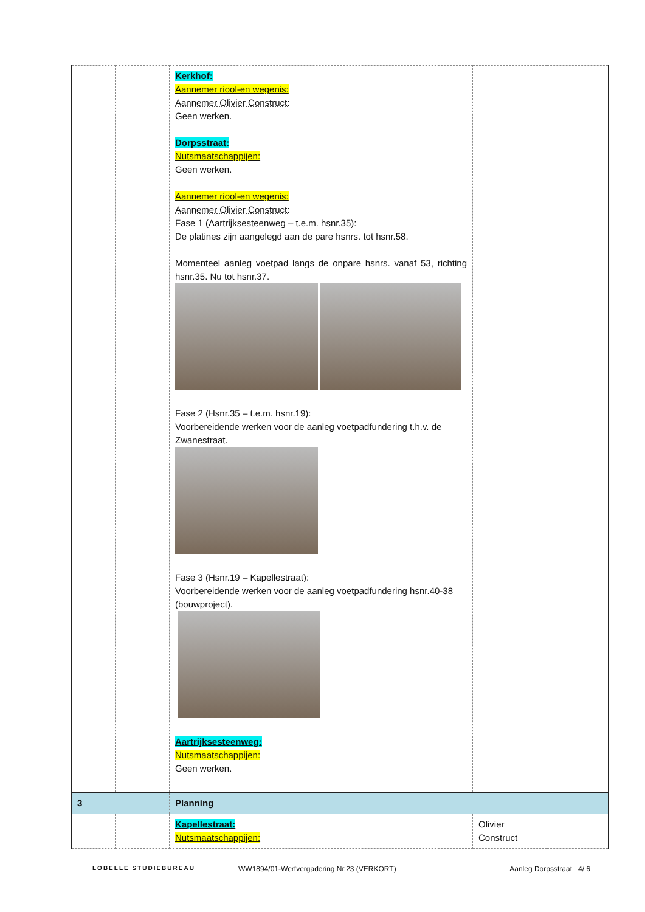| | | Kerkhof: Aannemer riool-en wegenis: Aannemer Olivier Construct: Geen werken. Dorpsstraat: Nutsmaatschappijen: Geen werken. Aannemer riool-en wegenis: Aannemer Olivier Construct: Fase 1 (Aartrijksesteenweg – t.e.m. hsnr.35): De platines zijn aangelegd aan de pare hsnrs. tot hsnr.58. Momenteel aanleg voetpad langs de onpare hsnrs. vanaf 53, richting hsnr.35. Nu tot hsnr.37. Fase 2 (Hsnr.35 – t.e.m. hsnr.19): Voorbereidende werken voor de aanleg voetpadfundering t.h.v. de Zwanestraat. Fase 3 (Hsnr.19 – Kapellestraat): Voorbereidende werken voor de aanleg voetpadfundering hsnr.40-38 (bouwproject). Aartrijksesteenweg: Nutsmaatschappijen: Geen werken. | | |
| 3 | | Planning | | |
| | | Kapellestraat: Nutsmaatschappijen: | Olivier Construct | |
LOBELLE STUDIEBUREAU WW1894/01-Werfvergadering Nr.23 (VERKORT) Aanleg Dorpsstraat 4/ 6